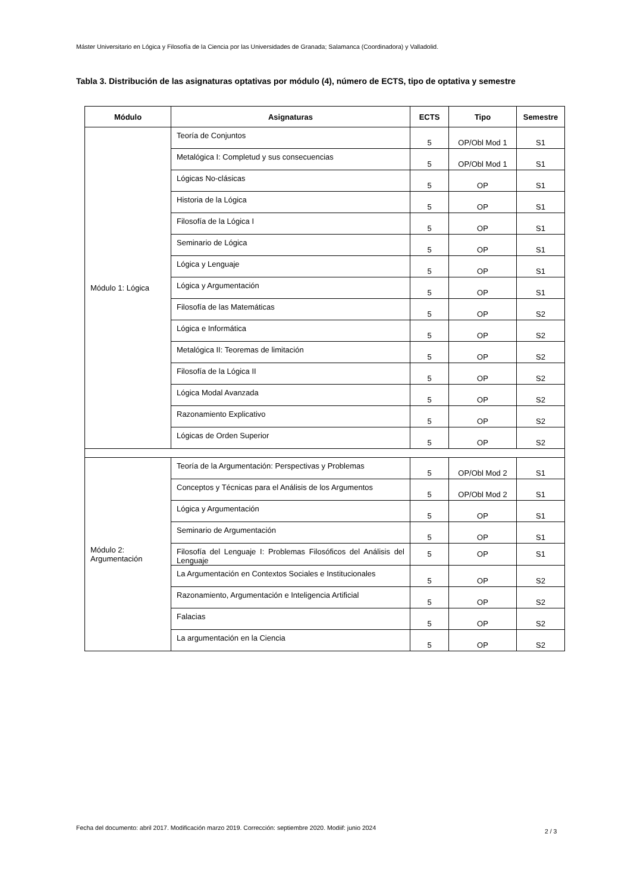Máster Universitario en Lógica y Filosofía de la Ciencia por las Universidades de Granada; Salamanca (Coordinadora) y Valladolid.
Tabla 3. Distribución de las asignaturas optativas por módulo (4), número de ECTS, tipo de optativa y semestre
| Módulo | Asignaturas | ECTS | Tipo | Semestre |
| --- | --- | --- | --- | --- |
| Módulo 1: Lógica | Teoría de Conjuntos | 5 | OP/Obl Mod 1 | S1 |
| | Metalógica I: Completud y sus consecuencias | 5 | OP/Obl Mod 1 | S1 |
| | Lógicas No-clásicas | 5 | OP | S1 |
| | Historia de la Lógica | 5 | OP | S1 |
| | Filosofía de la Lógica I | 5 | OP | S1 |
| | Seminario de Lógica | 5 | OP | S1 |
| | Lógica y Lenguaje | 5 | OP | S1 |
| | Lógica y Argumentación | 5 | OP | S1 |
| | Filosofía de las Matemáticas | 5 | OP | S2 |
| | Lógica e Informática | 5 | OP | S2 |
| | Metalógica II: Teoremas de limitación | 5 | OP | S2 |
| | Filosofía de la Lógica II | 5 | OP | S2 |
| | Lógica Modal Avanzada | 5 | OP | S2 |
| | Razonamiento Explicativo | 5 | OP | S2 |
| | Lógicas de Orden Superior | 5 | OP | S2 |
| Módulo 2: Argumentación | Teoría de la Argumentación: Perspectivas y Problemas | 5 | OP/Obl Mod 2 | S1 |
| | Conceptos y Técnicas para el Análisis de los Argumentos | 5 | OP/Obl Mod 2 | S1 |
| | Lógica y Argumentación | 5 | OP | S1 |
| | Seminario de Argumentación | 5 | OP | S1 |
| | Filosofía del Lenguaje I: Problemas Filosóficos del Análisis del Lenguaje | 5 | OP | S1 |
| | La Argumentación en Contextos Sociales e Institucionales | 5 | OP | S2 |
| | Razonamiento, Argumentación e Inteligencia Artificial | 5 | OP | S2 |
| | Falacias | 5 | OP | S2 |
| | La argumentación en la Ciencia | 5 | OP | S2 |
Fecha del documento: abril 2017. Modificación marzo 2019. Corrección: septiembre 2020. Modiif: junio 2024
2 / 3